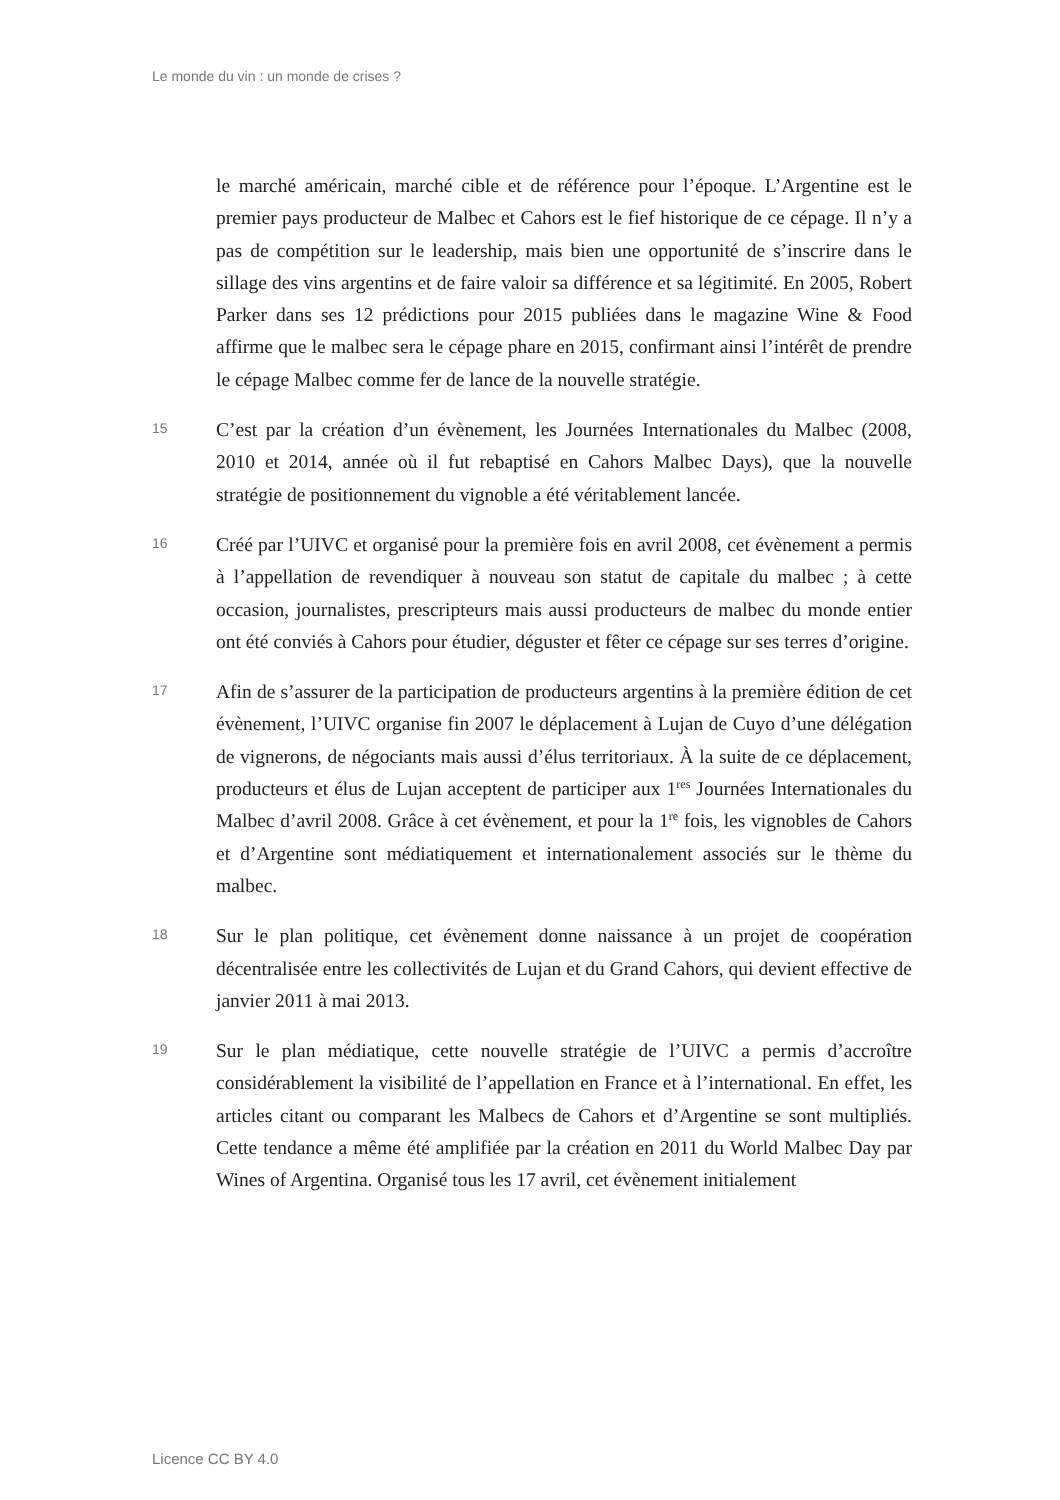Le monde du vin : un monde de crises ?
le marché américain, marché cible et de référence pour l’époque. L’Argentine est le premier pays producteur de Malbec et Cahors est le fief historique de ce cépage. Il n’y a pas de compétition sur le leadership, mais bien une opportunité de s’inscrire dans le sillage des vins argentins et de faire valoir sa différence et sa légitimité. En 2005, Robert Parker dans ses 12 prédictions pour 2015 publiées dans le magazine Wine & Food affirme que le malbec sera le cépage phare en 2015, confirmant ainsi l’intérêt de prendre le cépage Malbec comme fer de lance de la nouvelle stratégie.
15
C’est par la création d’un évènement, les Journées Internationales du Malbec (2008, 2010 et 2014, année où il fut rebaptisé en Cahors Malbec Days), que la nouvelle stratégie de positionnement du vignoble a été véritablement lancée.
16
Créé par l’UIVC et organisé pour la première fois en avril 2008, cet évènement a permis à l’appellation de revendiquer à nouveau son statut de capitale du malbec ; à cette occasion, journalistes, prescripteurs mais aussi producteurs de malbec du monde entier ont été conviés à Cahors pour étudier, déguster et fêter ce cépage sur ses terres d’origine.
17
Afin de s’assurer de la participation de producteurs argentins à la première édition de cet évènement, l’UIVC organise fin 2007 le déplacement à Lujan de Cuyo d’une délégation de vignerons, de négociants mais aussi d’élus territoriaux. À la suite de ce déplacement, producteurs et élus de Lujan acceptent de participer aux 1<sup>res</sup> Journées Internationales du Malbec d’avril 2008. Grâce à cet évènement, et pour la 1<sup>re</sup> fois, les vignobles de Cahors et d’Argentine sont médiatiquement et internationalement associés sur le thème du malbec.
18
Sur le plan politique, cet évènement donne naissance à un projet de coopération décentralisée entre les collectivités de Lujan et du Grand Cahors, qui devient effective de janvier 2011 à mai 2013.
19
Sur le plan médiatique, cette nouvelle stratégie de l’UIVC a permis d’accroître considérablement la visibilité de l’appellation en France et à l’international. En effet, les articles citant ou comparant les Malbecs de Cahors et d’Argentine se sont multipliés. Cette tendance a même été amplifiée par la création en 2011 du World Malbec Day par Wines of Argentina. Organisé tous les 17 avril, cet évènement initialement
Licence CC BY 4.0